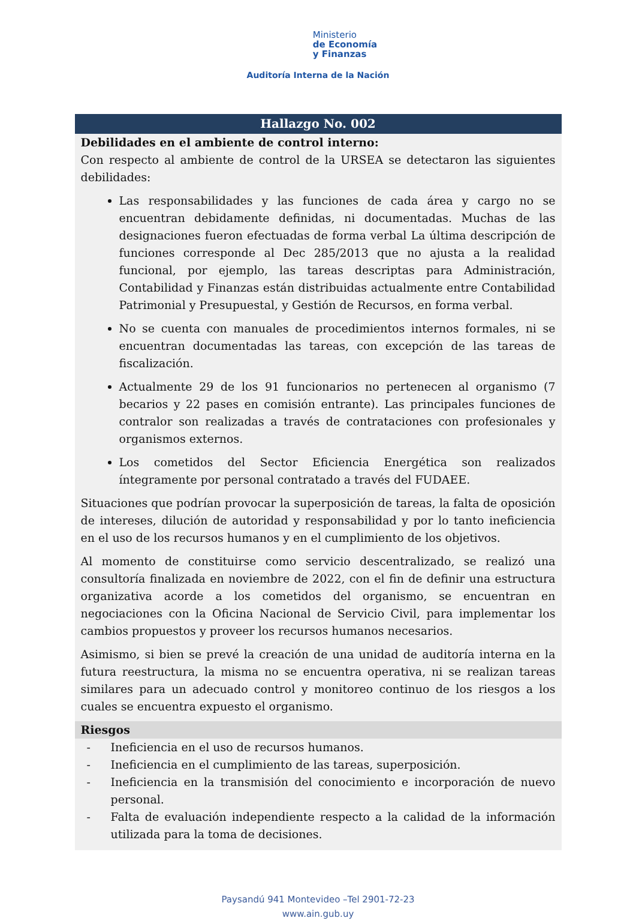Ministerio
de Economía
y Finanzas
Auditoría Interna de la Nación
| Hallazgo No. 002 |
| --- |
| Debilidades en el ambiente de control interno: Con respecto al ambiente de control de la URSEA se detectaron las siguientes debilidades: Las responsabilidades y las funciones de cada área y cargo no se encuentran debidamente definidas, ni documentadas. Muchas de las designaciones fueron efectuadas de forma verbal La última descripción de funciones corresponde al Dec 285/2013 que no ajusta a la realidad funcional, por ejemplo, las tareas descriptas para Administración, Contabilidad y Finanzas están distribuidas actualmente entre Contabilidad Patrimonial y Presupuestal, y Gestión de Recursos, en forma verbal. No se cuenta con manuales de procedimientos internos formales, ni se encuentran documentadas las tareas, con excepción de las tareas de fiscalización. Actualmente 29 de los 91 funcionarios no pertenecen al organismo (7 becarios y 22 pases en comisión entrante). Las principales funciones de contralor son realizadas a través de contrataciones con profesionales y organismos externos. Los cometidos del Sector Eficiencia Energética son realizados íntegramente por personal contratado a través del FUDAEE. Situaciones que podrían provocar la superposición de tareas, la falta de oposición de intereses, dilución de autoridad y responsabilidad y por lo tanto ineficiencia en el uso de los recursos humanos y en el cumplimiento de los objetivos. Al momento de constituirse como servicio descentralizado, se realizó una consultoría finalizada en noviembre de 2022, con el fin de definir una estructura organizativa acorde a los cometidos del organismo, se encuentran en negociaciones con la Oficina Nacional de Servicio Civil, para implementar los cambios propuestos y proveer los recursos humanos necesarios. Asimismo, si bien se prevé la creación de una unidad de auditoría interna en la futura reestructura, la misma no se encuentra operativa, ni se realizan tareas similares para un adecuado control y monitoreo continuo de los riesgos a los cuales se encuentra expuesto el organismo. |
| Riesgos |
| - Ineficiencia en el uso de recursos humanos. - Ineficiencia en el cumplimiento de las tareas, superposición. - Ineficiencia en la transmisión del conocimiento e incorporación de nuevo personal. - Falta de evaluación independiente respecto a la calidad de la información utilizada para la toma de decisiones. |
Paysandú 941 Montevideo –Tel 2901-72-23
www.ain.gub.uy